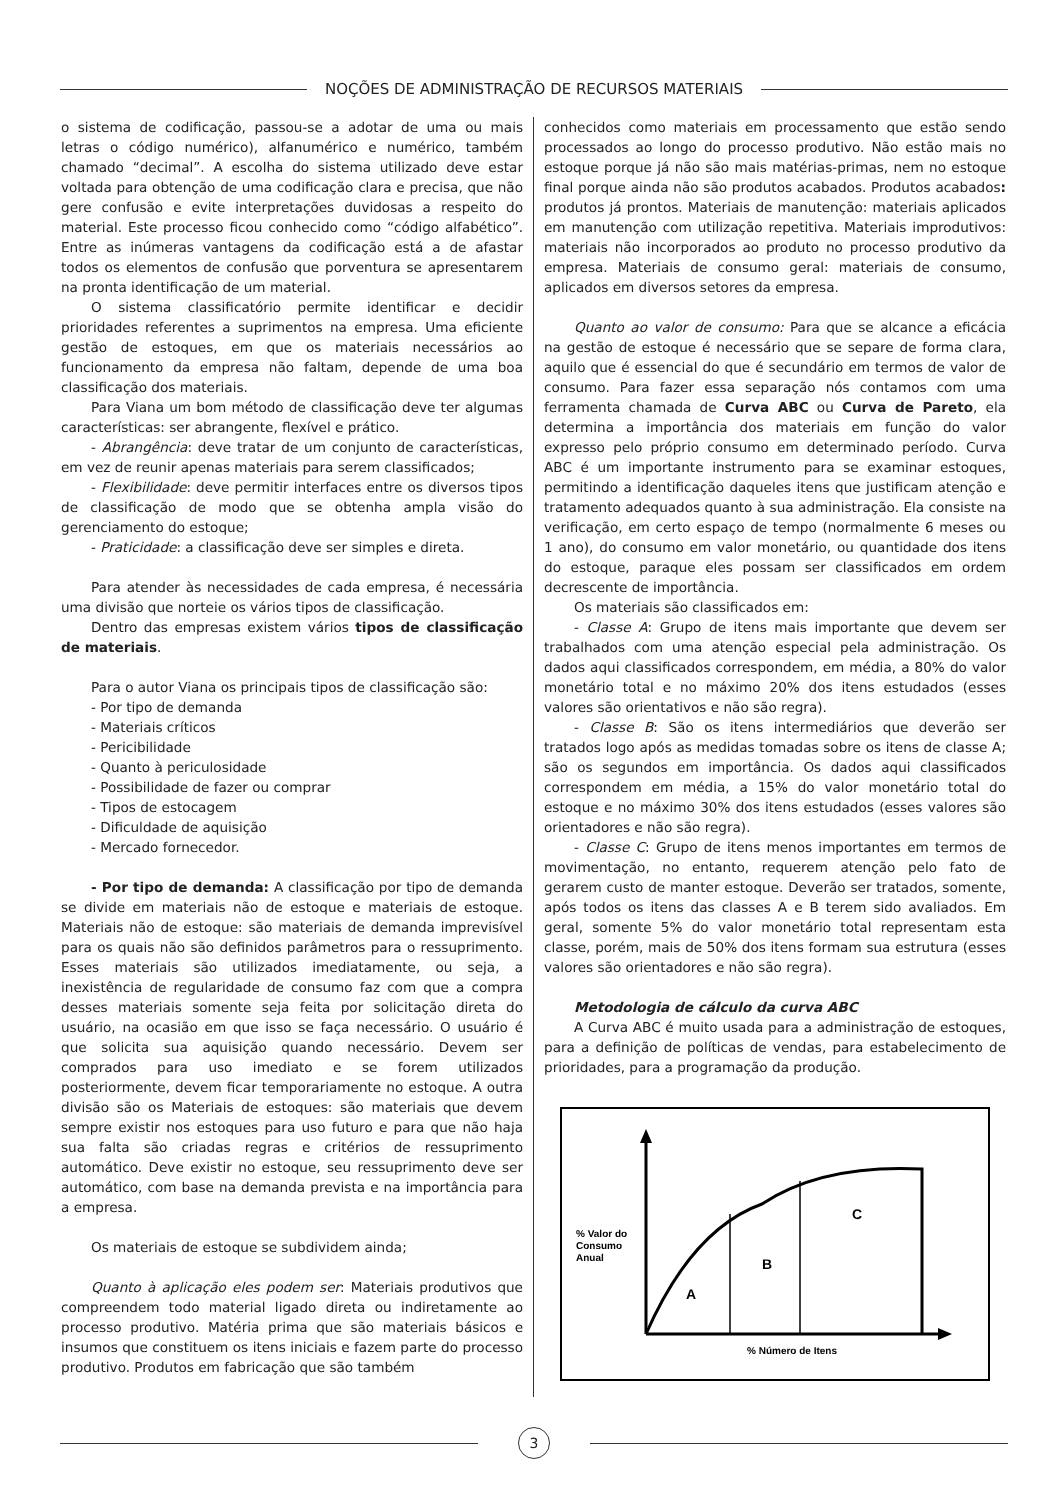NOÇÕES DE ADMINISTRAÇÃO DE RECURSOS MATERIAIS
o sistema de codificação, passou-se a adotar de uma ou mais letras o código numérico), alfanumérico e numérico, também chamado “decimal”. A escolha do sistema utilizado deve estar voltada para obtenção de uma codificação clara e precisa, que não gere confusão e evite interpretações duvidosas a respeito do material. Este processo ficou conhecido como “código alfabético”. Entre as inúmeras vantagens da codificação está a de afastar todos os elementos de confusão que porventura se apresentarem na pronta identificação de um material.
O sistema classificatório permite identificar e decidir prioridades referentes a suprimentos na empresa. Uma eficiente gestão de estoques, em que os materiais necessários ao funcionamento da empresa não faltam, depende de uma boa classificação dos materiais.
Para Viana um bom método de classificação deve ter algumas características: ser abrangente, flexível e prático.
- Abrangência: deve tratar de um conjunto de características, em vez de reunir apenas materiais para serem classificados;
- Flexibilidade: deve permitir interfaces entre os diversos tipos de classificação de modo que se obtenha ampla visão do gerenciamento do estoque;
- Praticidade: a classificação deve ser simples e direta.
Para atender às necessidades de cada empresa, é necessária uma divisão que norteie os vários tipos de classificação.
Dentro das empresas existem vários tipos de classificação de materiais.
Para o autor Viana os principais tipos de classificação são:
- Por tipo de demanda
- Materiais críticos
- Pericibilidade
- Quanto à periculosidade
- Possibilidade de fazer ou comprar
- Tipos de estocagem
- Dificuldade de aquisição
- Mercado fornecedor.
- Por tipo de demanda: A classificação por tipo de demanda se divide em materiais não de estoque e materiais de estoque. Materiais não de estoque: são materiais de demanda imprevisível para os quais não são definidos parâmetros para o ressuprimento. Esses materiais são utilizados imediatamente, ou seja, a inexistência de regularidade de consumo faz com que a compra desses materiais somente seja feita por solicitação direta do usuário, na ocasião em que isso se faça necessário. O usuário é que solicita sua aquisição quando necessário. Devem ser comprados para uso imediato e se forem utilizados posteriormente, devem ficar temporariamente no estoque. A outra divisão são os Materiais de estoques: são materiais que devem sempre existir nos estoques para uso futuro e para que não haja sua falta são criadas regras e critérios de ressuprimento automático. Deve existir no estoque, seu ressuprimento deve ser automático, com base na demanda prevista e na importância para a empresa.
Os materiais de estoque se subdividem ainda;
Quanto à aplicação eles podem ser: Materiais produtivos que compreendem todo material ligado direta ou indiretamente ao processo produtivo. Matéria prima que são materiais básicos e insumos que constituem os itens iniciais e fazem parte do processo produtivo. Produtos em fabricação que são também
conhecidos como materiais em processamento que estão sendo processados ao longo do processo produtivo. Não estão mais no estoque porque já não são mais matérias-primas, nem no estoque final porque ainda não são produtos acabados. Produtos acabados: produtos já prontos. Materiais de manutenção: materiais aplicados em manutenção com utilização repetitiva. Materiais improdutivos: materiais não incorporados ao produto no processo produtivo da empresa. Materiais de consumo geral: materiais de consumo, aplicados em diversos setores da empresa.
Quanto ao valor de consumo: Para que se alcance a eficácia na gestão de estoque é necessário que se separe de forma clara, aquilo que é essencial do que é secundário em termos de valor de consumo. Para fazer essa separação nós contamos com uma ferramenta chamada de Curva ABC ou Curva de Pareto, ela determina a importância dos materiais em função do valor expresso pelo próprio consumo em determinado período. Curva ABC é um importante instrumento para se examinar estoques, permitindo a identificação daqueles itens que justificam atenção e tratamento adequados quanto à sua administração. Ela consiste na verificação, em certo espaço de tempo (normalmente 6 meses ou 1 ano), do consumo em valor monetário, ou quantidade dos itens do estoque, paraque eles possam ser classificados em ordem decrescente de importância.
Os materiais são classificados em:
- Classe A: Grupo de itens mais importante que devem ser trabalhados com uma atenção especial pela administração. Os dados aqui classificados correspondem, em média, a 80% do valor monetário total e no máximo 20% dos itens estudados (esses valores são orientativos e não são regra).
- Classe B: São os itens intermediários que deverão ser tratados logo após as medidas tomadas sobre os itens de classe A; são os segundos em importância. Os dados aqui classificados correspondem em média, a 15% do valor monetário total do estoque e no máximo 30% dos itens estudados (esses valores são orientadores e não são regra).
- Classe C: Grupo de itens menos importantes em termos de movimentação, no entanto, requerem atenção pelo fato de gerarem custo de manter estoque. Deverão ser tratados, somente, após todos os itens das classes A e B terem sido avaliados. Em geral, somente 5% do valor monetário total representam esta classe, porém, mais de 50% dos itens formam sua estrutura (esses valores são orientadores e não são regra).
Metodologia de cálculo da curva ABC
A Curva ABC é muito usada para a administração de estoques, para a definição de políticas de vendas, para estabelecimento de prioridades, para a programação da produção.
% Valor do
Consumo
Anual
A
B
C
% Número de Itens
3